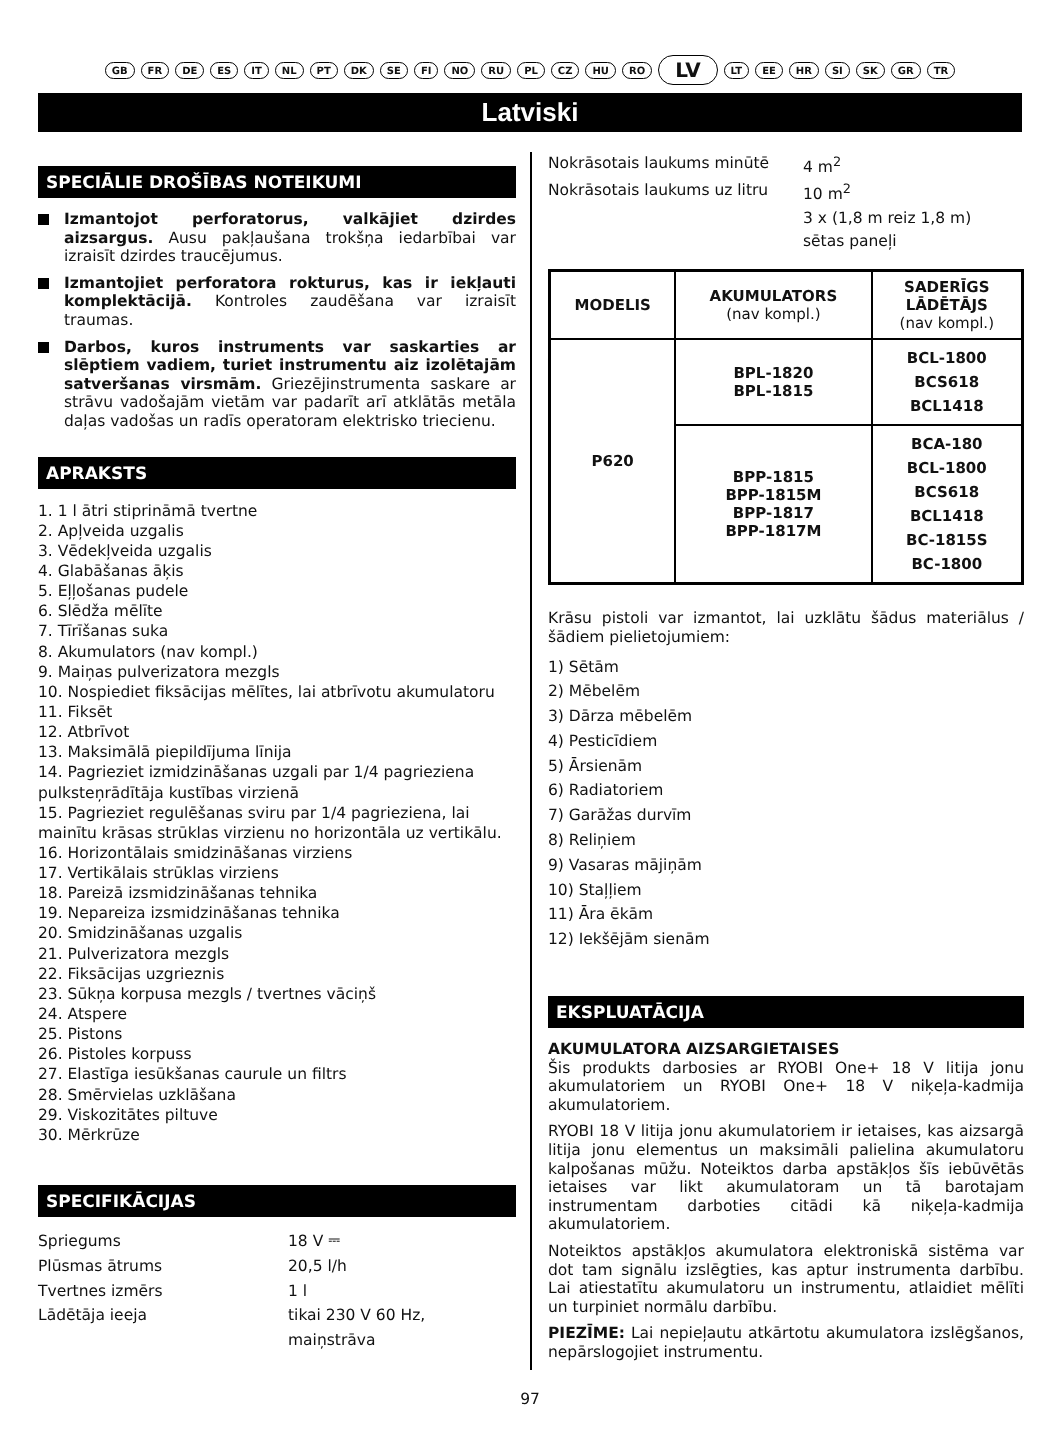GB FR DE ES IT NL PT DK SE FI NO RU PL CZ HU RO LV LT EE HR SI SK GR TR
Latviski
SPECIĀLIE DROŠĪBAS NOTEIKUMI
Izmantojot perforatorus, valkājiet dzirdes aizsargus. Ausu pakļaušana trokšņa iedarbībai var izraisīt dzirdes traucējumus.
Izmantojiet perforatora rokturus, kas ir iekļauti komplektācijā. Kontroles zaudēšana var izraisīt traumas.
Darbos, kuros instruments var saskarties ar slēptiem vadiem, turiet instrumentu aiz izolētajām satveršanas virsmām. Griezējinstrumenta saskare ar strāvu vadošajām vietām var padarīt arī atklātās metāla daļas vadošas un radīs operatoram elektrisko triecienu.
APRAKSTS
1. 1 l ātri stiprināmā tvertne
2. Apļveida uzgalis
3. Vēdekļveida uzgalis
4. Glabāšanas āķis
5. Eļļošanas pudele
6. Slēdža mēlīte
7. Tīrīšanas suka
8. Akumulators (nav kompl.)
9. Maiņas pulverizatora mezgls
10. Nospiediet fiksācijas mēlītes, lai atbrīvotu akumulatoru
11. Fiksēt
12. Atbrīvot
13. Maksimālā piepildījuma līnija
14. Pagrieziet izmidzināšanas uzgali par 1/4 pagrieziena pulksteņrādītāja kustības virzienā
15. Pagrieziet regulēšanas sviru par 1/4 pagrieziena, lai mainītu krāsas strūklas virzienu no horizontāla uz vertikālu.
16. Horizontālais smidzināšanas virziens
17. Vertikālais strūklas virziens
18. Pareizā izsmidzināšanas tehnika
19. Nepareiza izsmidzināšanas tehnika
20. Smidzināšanas uzgalis
21. Pulverizatora mezgls
22. Fiksācijas uzgrieznis
23. Sūkņa korpusa mezgls / tvertnes vāciņš
24. Atspere
25. Pistons
26. Pistoles korpuss
27. Elastīga iesūkšanas caurule un filtrs
28. Smērvielas uzklāšana
29. Viskozitātes piltuve
30. Mērkrūze
SPECIFIKĀCIJAS
Spriegums 18 V ⎓ Plūsmas ātrums 20,5 l/h Tvertnes izmērs 1 l Lādētāja ieeja tikai 230 V 60 Hz, maiņstrāva
Nokrāsotais laukums minūtē 4 m<sup>2</sup> Nokrāsotais laukums uz litru 10 m<sup>2</sup> 3 x (1,8 m reiz 1,8 m) sētas paneļi
| MODELIS | AKUMULATORS (nav kompl.) | SADERĪGS LĀDĒTĀJS (nav kompl.) |
| --- | --- | --- |
| P620 | BPL-1820 BPL-1815 | BCL-1800 BCS618 BCL1418 |
| | BPP-1815 BPP-1815M BPP-1817 BPP-1817M | BCA-180 BCL-1800 BCS618 BCL1418 BC-1815S BC-1800 |
Krāsu pistoli var izmantot, lai uzklātu šādus materiālus / šādiem pielietojumiem:
1) Sētām
2) Mēbelēm
3) Dārza mēbelēm
4) Pesticīdiem
5) Ārsienām
6) Radiatoriem
7) Garāžas durvīm
8) Reliņiem
9) Vasaras mājiņām
10) Staļļiem
11) Āra ēkām
12) Iekšējām sienām
EKSPLUATĀCIJA
AKUMULATORA AIZSARGIETAISES
Šis produkts darbosies ar RYOBI One+ 18 V litija jonu akumulatoriem un RYOBI One+ 18 V niķeļa-kadmija akumulatoriem.
RYOBI 18 V litija jonu akumulatoriem ir ietaises, kas aizsargā litija jonu elementus un maksimāli palielina akumulatoru kalpošanas mūžu. Noteiktos darba apstākļos šīs iebūvētās ietaises var likt akumulatoram un tā barotajam instrumentam darboties citādi kā niķeļa-kadmija akumulatoriem.
Noteiktos apstākļos akumulatora elektroniskā sistēma var dot tam signālu izslēgties, kas aptur instrumenta darbību. Lai atiestatītu akumulatoru un instrumentu, atlaidiet mēlīti un turpiniet normālu darbību.
PIEZĪME: Lai nepieļautu atkārtotu akumulatora izslēgšanos, nepārslogojiet instrumentu.
97